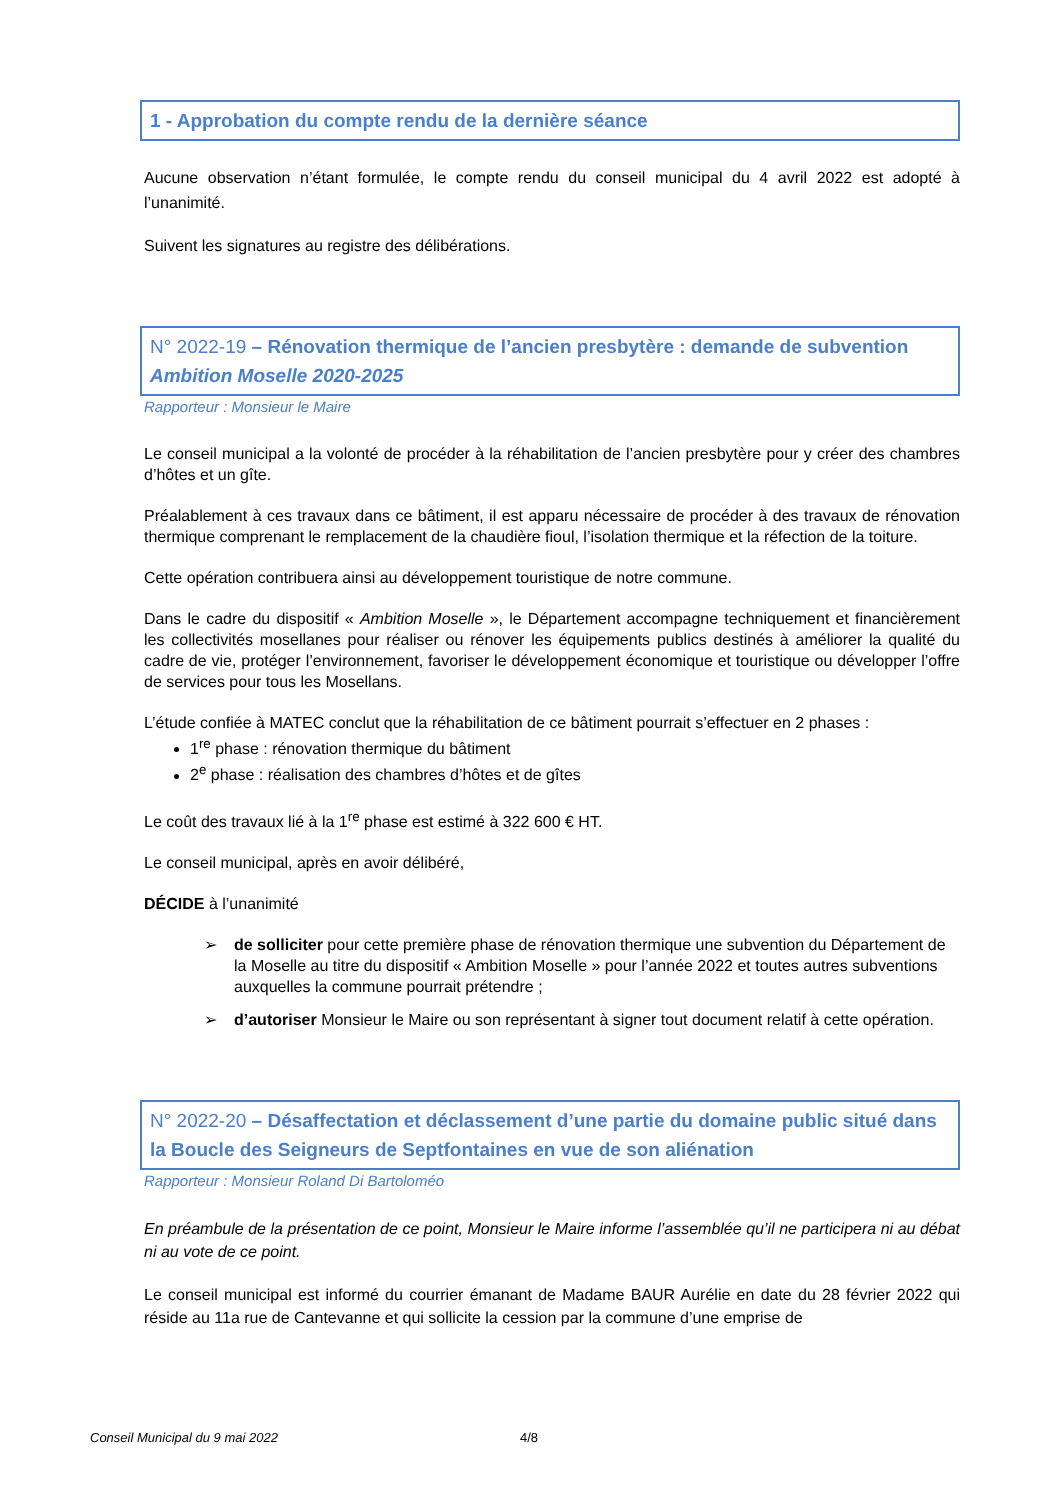1 - Approbation du compte rendu de la dernière séance
Aucune observation n’étant formulée, le compte rendu du conseil municipal du 4 avril 2022 est adopté à l’unanimité.
Suivent les signatures au registre des délibérations.
N° 2022-19 – Rénovation thermique de l’ancien presbytère : demande de subvention Ambition Moselle 2020-2025
Rapporteur : Monsieur le Maire
Le conseil municipal a la volonté de procéder à la réhabilitation de l’ancien presbytère pour y créer des chambres d’hôtes et un gîte.
Préalablement à ces travaux dans ce bâtiment, il est apparu nécessaire de procéder à des travaux de rénovation thermique comprenant le remplacement de la chaudière fioul, l’isolation thermique et la réfection de la toiture.
Cette opération contribuera ainsi au développement touristique de notre commune.
Dans le cadre du dispositif « Ambition Moselle », le Département accompagne techniquement et financièrement les collectivités mosellanes pour réaliser ou rénover les équipements publics destinés à améliorer la qualité du cadre de vie, protéger l’environnement, favoriser le développement économique et touristique ou développer l’offre de services pour tous les Mosellans.
L’étude confiée à MATEC conclut que la réhabilitation de ce bâtiment pourrait s’effectuer en 2 phases :
1<sup>re</sup> phase : rénovation thermique du bâtiment
2<sup>e</sup> phase : réalisation des chambres d’hôtes et de gîtes
Le coût des travaux lié à la 1<sup>re</sup> phase est estimé à 322 600 € HT.
Le conseil municipal, après en avoir délibéré,
DÉCIDE à l’unanimité
➢ de solliciter pour cette première phase de rénovation thermique une subvention du Département de la Moselle au titre du dispositif « Ambition Moselle » pour l’année 2022 et toutes autres subventions auxquelles la commune pourrait prétendre ;
➢ d’autoriser Monsieur le Maire ou son représentant à signer tout document relatif à cette opération.
N° 2022-20 – Désaffectation et déclassement d’une partie du domaine public situé dans la Boucle des Seigneurs de Septfontaines en vue de son aliénation
Rapporteur : Monsieur Roland Di Bartoloméo
En préambule de la présentation de ce point, Monsieur le Maire informe l’assemblée qu’il ne participera ni au débat ni au vote de ce point.
Le conseil municipal est informé du courrier émanant de Madame BAUR Aurélie en date du 28 février 2022 qui réside au 11a rue de Cantevanne et qui sollicite la cession par la commune d’une emprise de
Conseil Municipal du 9 mai 2022 4/8